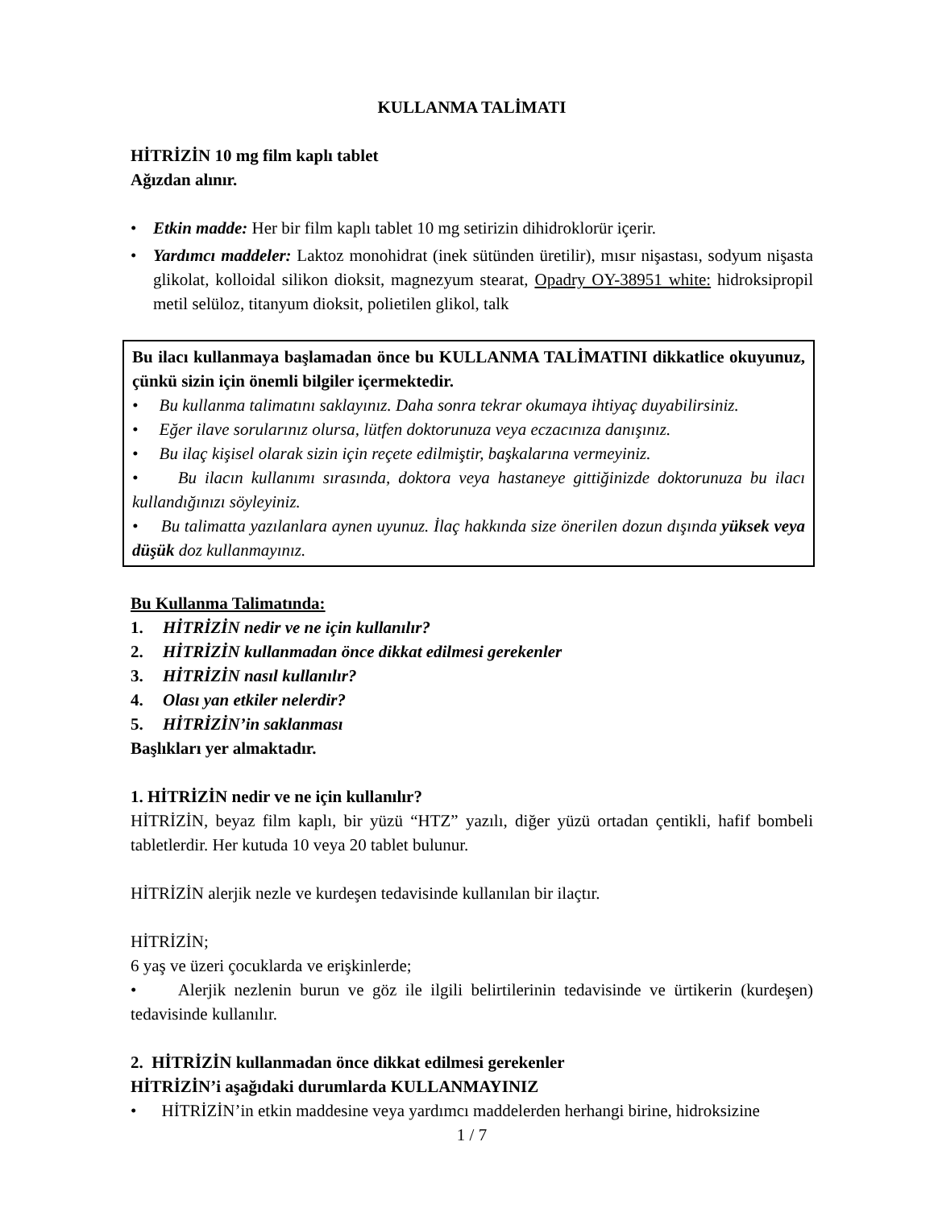KULLANMA TALİMATI
HİTRİZİN 10 mg film kaplı tablet
Ağızdan alınır.
• Etkin madde: Her bir film kaplı tablet 10 mg setirizin dihidroklorür içerir.
• Yardımcı maddeler: Laktoz monohidrat (inek sütünden üretilir), mısır nişastası, sodyum nişasta glikolat, kolloidal silikon dioksit, magnezyum stearat, Opadry OY-38951 white: hidroksipropil metil selüloz, titanyum dioksit, polietilen glikol, talk
Bu ilacı kullanmaya başlamadan önce bu KULLANMA TALİMATINI dikkatlice okuyunuz, çünkü sizin için önemli bilgiler içermektedir.
• Bu kullanma talimatını saklayınız. Daha sonra tekrar okumaya ihtiyaç duyabilirsiniz.
• Eğer ilave sorularınız olursa, lütfen doktorunuza veya eczacınıza danışınız.
• Bu ilaç kişisel olarak sizin için reçete edilmiştir, başkalarına vermeyiniz.
• Bu ilacın kullanımı sırasında, doktora veya hastaneye gittiğinizde doktorunuza bu ilacı kullandığınızı söyleyiniz.
• Bu talimatta yazılanlara aynen uyunuz. İlaç hakkında size önerilen dozun dışında yüksek veya düşük doz kullanmayınız.
Bu Kullanma Talimatında:
1. HİTRİZİN nedir ve ne için kullanılır?
2. HİTRİZİN kullanmadan önce dikkat edilmesi gerekenler
3. HİTRİZİN nasıl kullanılır?
4. Olası yan etkiler nelerdir?
5. HİTRİZİN’in saklanması
Başlıkları yer almaktadır.
1. HİTRİZİN nedir ve ne için kullanılır?
HİTRİZİN, beyaz film kaplı, bir yüzü “HTZ” yazılı, diğer yüzü ortadan çentikli, hafif bombeli tabletlerdir. Her kutuda 10 veya 20 tablet bulunur.
HİTRİZİN alerjik nezle ve kurdeşen tedavisinde kullanılan bir ilaçtır.
HİTRİZİN;
6 yaş ve üzeri çocuklarda ve erişkinlerde;
• Alerjik nezlenin burun ve göz ile ilgili belirtilerinin tedavisinde ve ürtikerin (kurdeşen) tedavisinde kullanılır.
2. HİTRİZİN kullanmadan önce dikkat edilmesi gerekenler
HİTRİZİN’i aşağıdaki durumlarda KULLANMAYINIZ
• HİTRİZİN’in etkin maddesine veya yardımcı maddelerden herhangi birine, hidroksizine
1 / 7